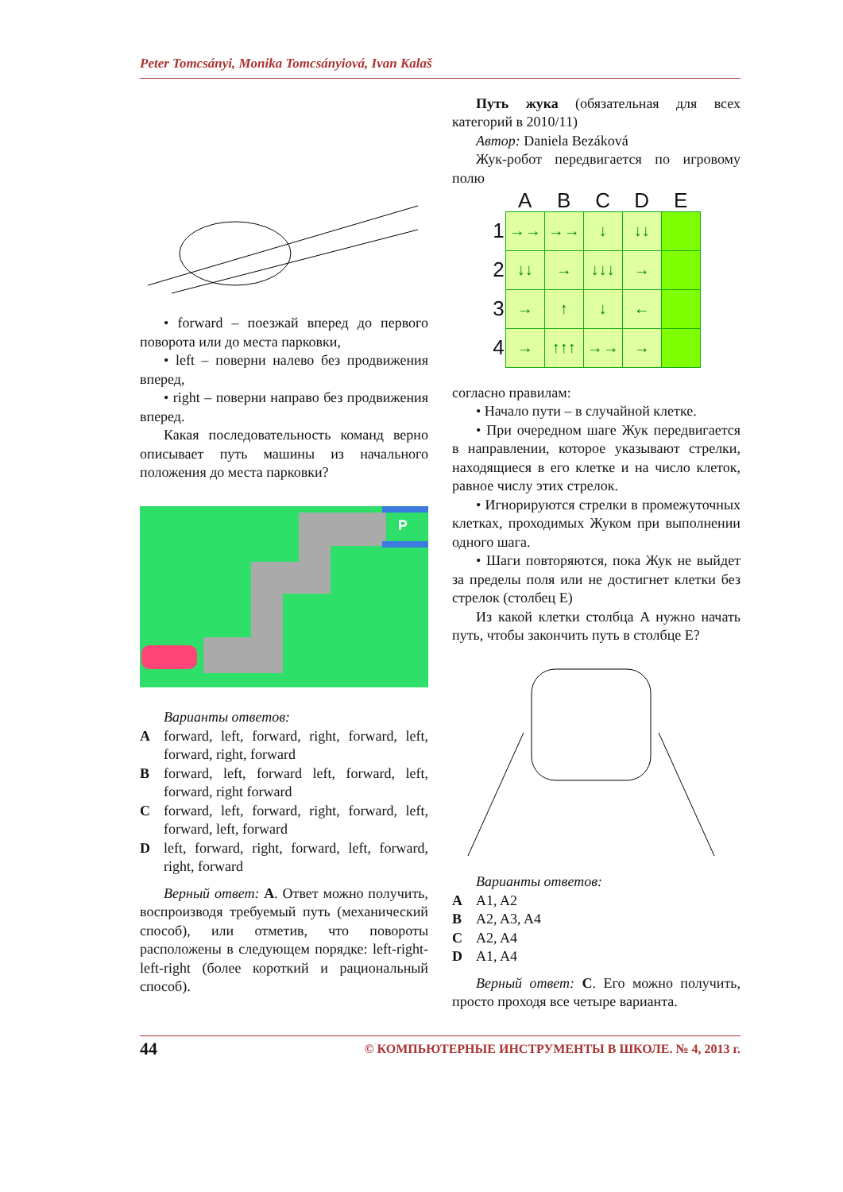Peter Tomcsányi, Monika Tomcsányiová, Ivan Kalaš
• forward – поезжай вперед до первого поворота или до места парковки,
• left – поверни налево без продвижения вперед,
• right – поверни направо без продвижения вперед.
Какая последовательность команд верно описывает путь машины из начального положения до места парковки?
P
Варианты ответов:
A forward, left, forward, right, forward, left, forward, right, forward
B forward, left, forward left, forward, left, forward, right forward
C forward, left, forward, right, forward, left, forward, left, forward
D left, forward, right, forward, left, forward, right, forward
Верный ответ: A. Ответ можно получить, воспроизводя требуемый путь (механический способ), или отметив, что повороты расположены в следующем порядке: left-right-left-right (более короткий и рациональный способ).
Путь жука (обязательная для всех категорий в 2010/11)
Автор: Daniela Bezáková
Жук-робот передвигается по игровому полю
| | A | B | C | D | E |
| --- | --- | --- | --- | --- | --- |
| 1 | →→ | →→ | ↓ | ↓↓ | |
| 2 | ↓↓ | → | ↓↓↓ | → | |
| 3 | → | ↑ | ↓ | ← | |
| 4 | → | ↑↑↑ | →→ | → | |
согласно правилам:
• Начало пути – в случайной клетке.
• При очередном шаге Жук передвигается в направлении, которое указывают стрелки, находящиеся в его клетке и на число клеток, равное числу этих стрелок.
• Игнорируются стрелки в промежуточных клетках, проходимых Жуком при выполнении одного шага.
• Шаги повторяются, пока Жук не выйдет за пределы поля или не достигнет клетки без стрелок (столбец E)
Из какой клетки столбца A нужно начать путь, чтобы закончить путь в столбце E?
Варианты ответов:
A A1, A2
B A2, A3, A4
C A2, A4
D A1, A4
Верный ответ: C. Его можно получить, просто проходя все четыре варианта.
44 © КОМПЬЮТЕРНЫЕ ИНСТРУМЕНТЫ В ШКОЛЕ. № 4, 2013 г.